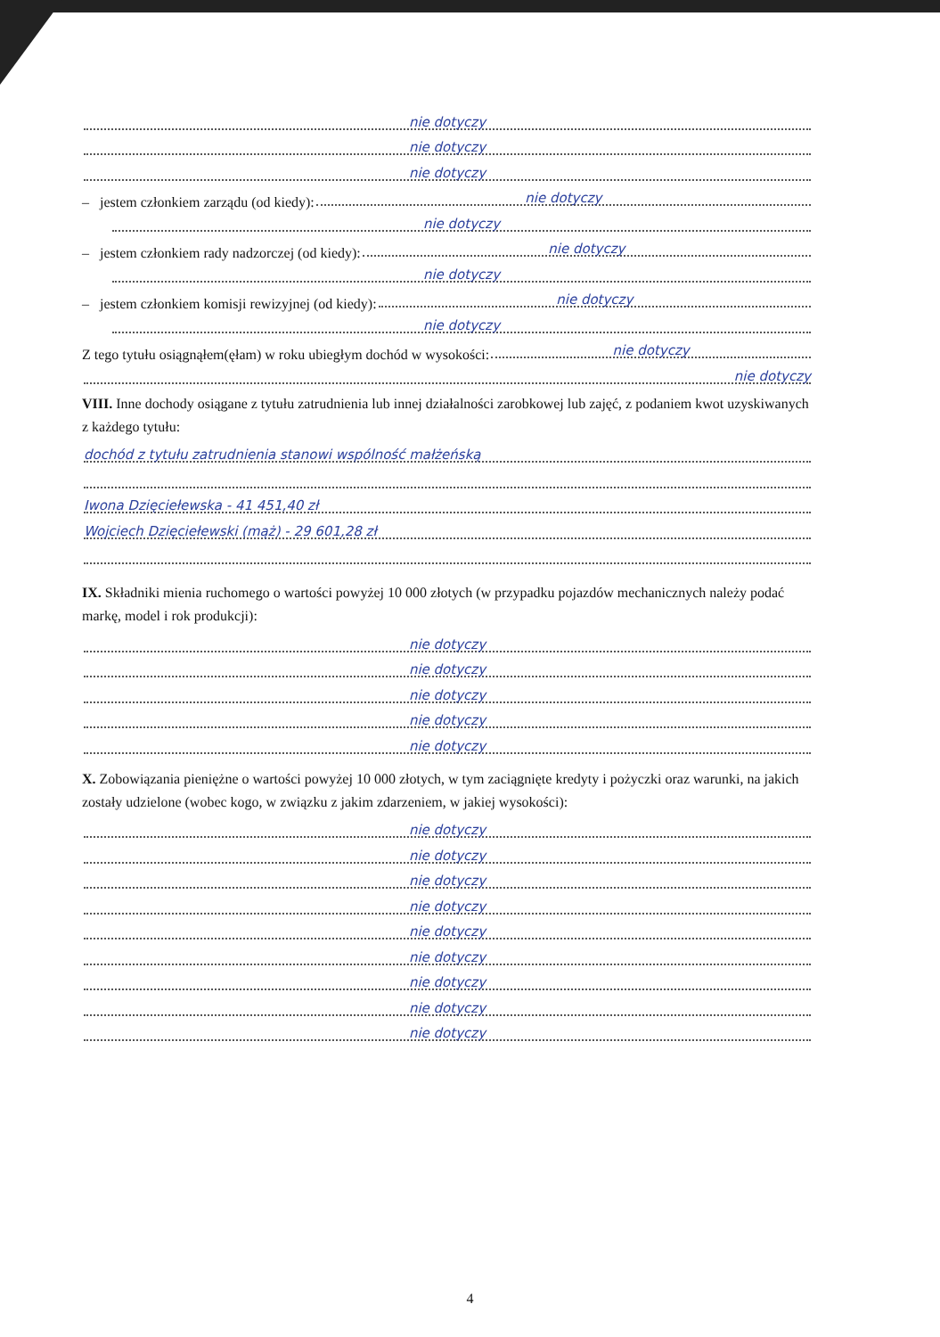nie dotyczy
nie dotyczy
nie dotyczy
– jestem członkiem zarządu (od kiedy): nie dotyczy
nie dotyczy
– jestem członkiem rady nadzorczej (od kiedy): nie dotyczy
nie dotyczy
– jestem członkiem komisji rewizyjnej (od kiedy): nie dotyczy
nie dotyczy
Z tego tytułu osiągnąłem(ęłam) w roku ubiegłym dochód w wysokości: nie dotyczy
nie dotyczy
VIII. Inne dochody osiągane z tytułu zatrudnienia lub innej działalności zarobkowej lub zajęć, z podaniem kwot uzyskiwanych z każdego tytułu:
dochód z tytułu zatrudnienia stanowi wspólność małżeńską
Iwona Dzięciełewska - 41 451,40 zł
Wojciech Dzięciełewski (mąż) - 29 601,28 zł
IX. Składniki mienia ruchomego o wartości powyżej 10 000 złotych (w przypadku pojazdów mechanicznych należy podać markę, model i rok produkcji):
nie dotyczy
nie dotyczy
nie dotyczy
nie dotyczy
nie dotyczy
X. Zobowiązania pieniężne o wartości powyżej 10 000 złotych, w tym zaciągnięte kredyty i pożyczki oraz warunki, na jakich zostały udzielone (wobec kogo, w związku z jakim zdarzeniem, w jakiej wysokości):
nie dotyczy
nie dotyczy
nie dotyczy
nie dotyczy
nie dotyczy
nie dotyczy
nie dotyczy
nie dotyczy
nie dotyczy
4